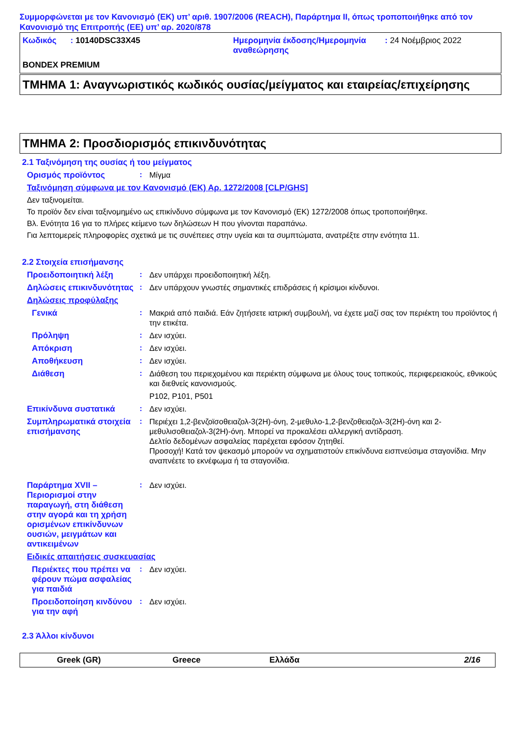Συμμορφώνεται με τον Κανονισμό (ΕΚ) υπ’ αριθ. 1907/2006 (REACH), Παράρτημα II, όπως τροποποιήθηκε από τον Κανονισμό της Επιτροπής (ΕΕ) υπ’ αρ. 2020/878
Κωδικός : 10140DSC33X45 Ημερομηνία έκδοσης/Ημερομηνία αναθεώρησης
: 24 Νοέμβριος 2022
BONDEX PREMIUM
ΤΜΗΜΑ 1: Αναγνωριστικός κωδικός ουσίας/μείγματος και εταιρείας/επιχείρησης
ΤΜΗΜΑ 2: Προσδιορισμός επικινδυνότητας
2.1 Ταξινόμηση της ουσίας ή του μείγματος
Ορισμός προϊόντος :
Μίγμα
Ταξινόμηση σύμφωνα με τον Κανονισμό (ΕΚ) Αρ. 1272/2008 [CLP/GHS]
Δεν ταξινομείται.
Το προϊόν δεν είναι ταξινομημένο ως επικίνδυνο σύμφωνα με τον Κανονισμό (ΕΚ) 1272/2008 όπως τροποποιήθηκε.
Βλ. Ενότητα 16 για το πλήρες κείμενο των δηλώσεων H που γίνονται παραπάνω.
Για λεπτομερείς πληροφορίες σχετικά με τις συνέπειες στην υγεία και τα συμπτώματα, ανατρέξτε στην ενότητα 11.
2.2 Στοιχεία επισήμανσης
Προειδοποιητική λέξη :
Δεν υπάρχει προειδοποιητική λέξη.
Δηλώσεις επικινδυνότητας
:
Δεν υπάρχουν γνωστές σημαντικές επιδράσεις ή κρίσιμοι κίνδυνοι.
Δηλώσεις προφύλαξης
Γενικά :
Μακριά από παιδιά. Εάν ζητήσετε ιατρική συμβουλή, να έχετε μαζί σας τον περιέκτη του προϊόντος ή την ετικέτα.
Πρόληψη :
Δεν ισχύει.
Απόκριση :
Δεν ισχύει.
Αποθήκευση :
Δεν ισχύει.
Διάθεση :
Διάθεση του περιεχομένου και περιέκτη σύμφωνα με όλους τους τοπικούς, περιφερειακούς, εθνικούς και διεθνείς κανονισμούς.
P102, P101, P501
Επικίνδυνα συστατικά :
Δεν ισχύει.
Συμπληρωματικά στοιχεία επισήμανσης
:
Περιέχει 1,2-βενζοϊσοθειαζολ-3(2H)-όνη, 2-μεθυλο-1,2-βενζοθειαζολ-3(2H)-όνη και 2-μεθυλισοθειαζολ-3(2H)-όνη. Μπορεί να προκαλέσει αλλεργική αντίδραση.
Δελτίο δεδομένων ασφαλείας παρέχεται εφόσον ζητηθεί.
Προσοχή! Κατά τον ψεκασμό μπορούν να σχηματιστούν επικίνδυνα εισπνεύσιμα σταγονίδια. Μην αναπνέετε το εκνέφωμα ή τα σταγονίδια.
Παράρτημα XVII – Περιορισμοί στην παραγωγή, στη διάθεση στην αγορά και τη χρήση ορισμένων επικίνδυνων ουσιών, μειγμάτων και αντικειμένων
:
Δεν ισχύει.
Ειδικές απαιτήσεις συσκευασίας
Περιέκτες που πρέπει να φέρουν πώμα ασφαλείας για παιδιά
:
Δεν ισχύει.
Προειδοποίηση κινδύνου για την αφή
:
Δεν ισχύει.
2.3 Άλλοι κίνδυνοι
Greek (GR) Greece Ελλάδα 2/16